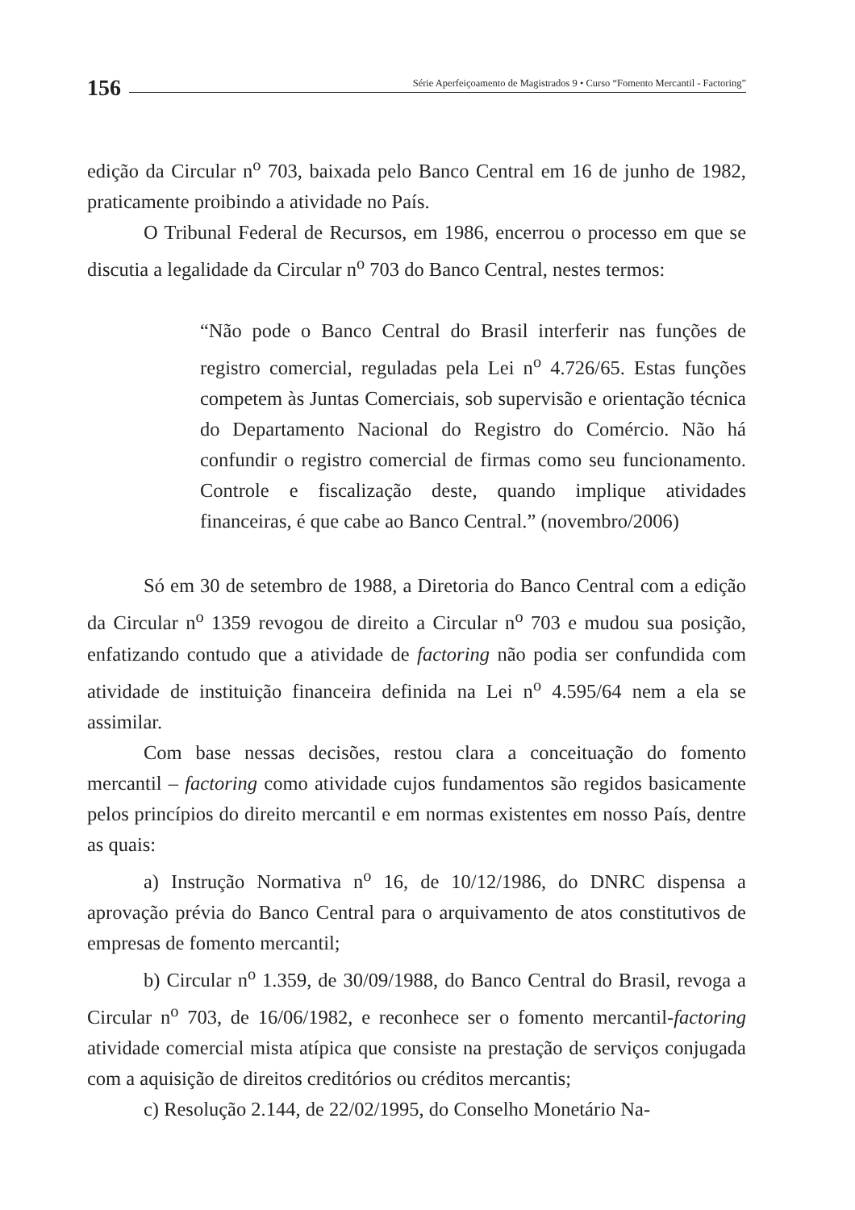156
Série Aperfeiçoamento de Magistrados 9 • Curso “Fomento Mercantil - Factoring”
edição da Circular n<sup>o</sup> 703, baixada pelo Banco Central em 16 de junho de 1982, praticamente proibindo a atividade no País.
O Tribunal Federal de Recursos, em 1986, encerrou o processo em que se discutia a legalidade da Circular n<sup>o</sup> 703 do Banco Central, nestes termos:
“Não pode o Banco Central do Brasil interferir nas funções de registro comercial, reguladas pela Lei n<sup>o</sup> 4.726/65. Estas funções competem às Juntas Comerciais, sob supervisão e orientação técnica do Departamento Nacional do Registro do Comércio. Não há confundir o registro comercial de firmas como seu funcionamento. Controle e fiscalização deste, quando implique atividades financeiras, é que cabe ao Banco Central.” (novembro/2006)
Só em 30 de setembro de 1988, a Diretoria do Banco Central com a edição da Circular n<sup>o</sup> 1359 revogou de direito a Circular n<sup>o</sup> 703 e mudou sua posição, enfatizando contudo que a atividade de factoring não podia ser confundida com atividade de instituição financeira definida na Lei n<sup>o</sup> 4.595/64 nem a ela se assimilar.
Com base nessas decisões, restou clara a conceituação do fomento mercantil – factoring como atividade cujos fundamentos são regidos basicamente pelos princípios do direito mercantil e em normas existentes em nosso País, dentre as quais:
a) Instrução Normativa n<sup>o</sup> 16, de 10/12/1986, do DNRC dispensa a aprovação prévia do Banco Central para o arquivamento de atos constitutivos de empresas de fomento mercantil;
b) Circular n<sup>o</sup> 1.359, de 30/09/1988, do Banco Central do Brasil, revoga a Circular n<sup>o</sup> 703, de 16/06/1982, e reconhece ser o fomento mercantil-factoring atividade comercial mista atípica que consiste na prestação de serviços conjugada com a aquisição de direitos creditórios ou créditos mercantis;
c) Resolução 2.144, de 22/02/1995, do Conselho Monetário Na-